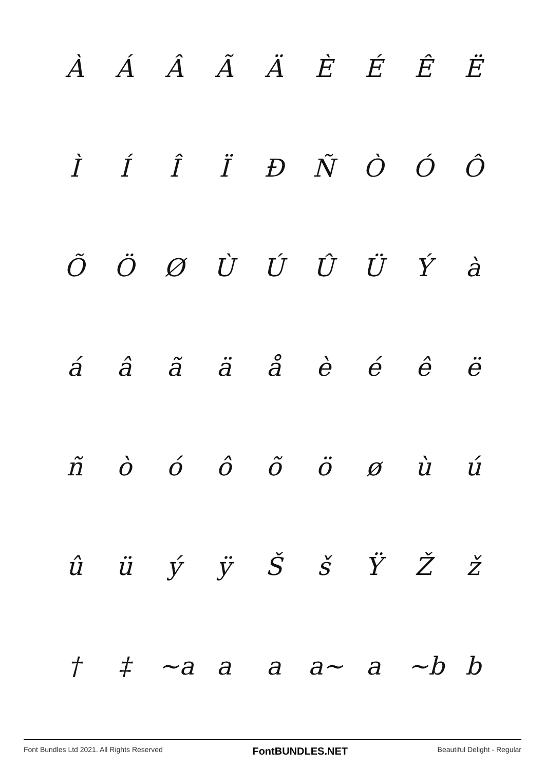À Á Â Ã Ä È É Ê Ë
Ì Í Î Ï Ð Ñ Ò Ó Ô
Õ Ö Ø Ù Ú Û Ü Ý à
á â ã ä å è é ê ë
ñ ò ó ô õ ö ø ù ú
û ü ý ÿ Š š Ÿ Ž ž
† ‡ ~a a a a~ a ~b b
Font Bundles Ltd 2021. All Rights Reserved FontBUNDLES.NET Beautiful Delight - Regular